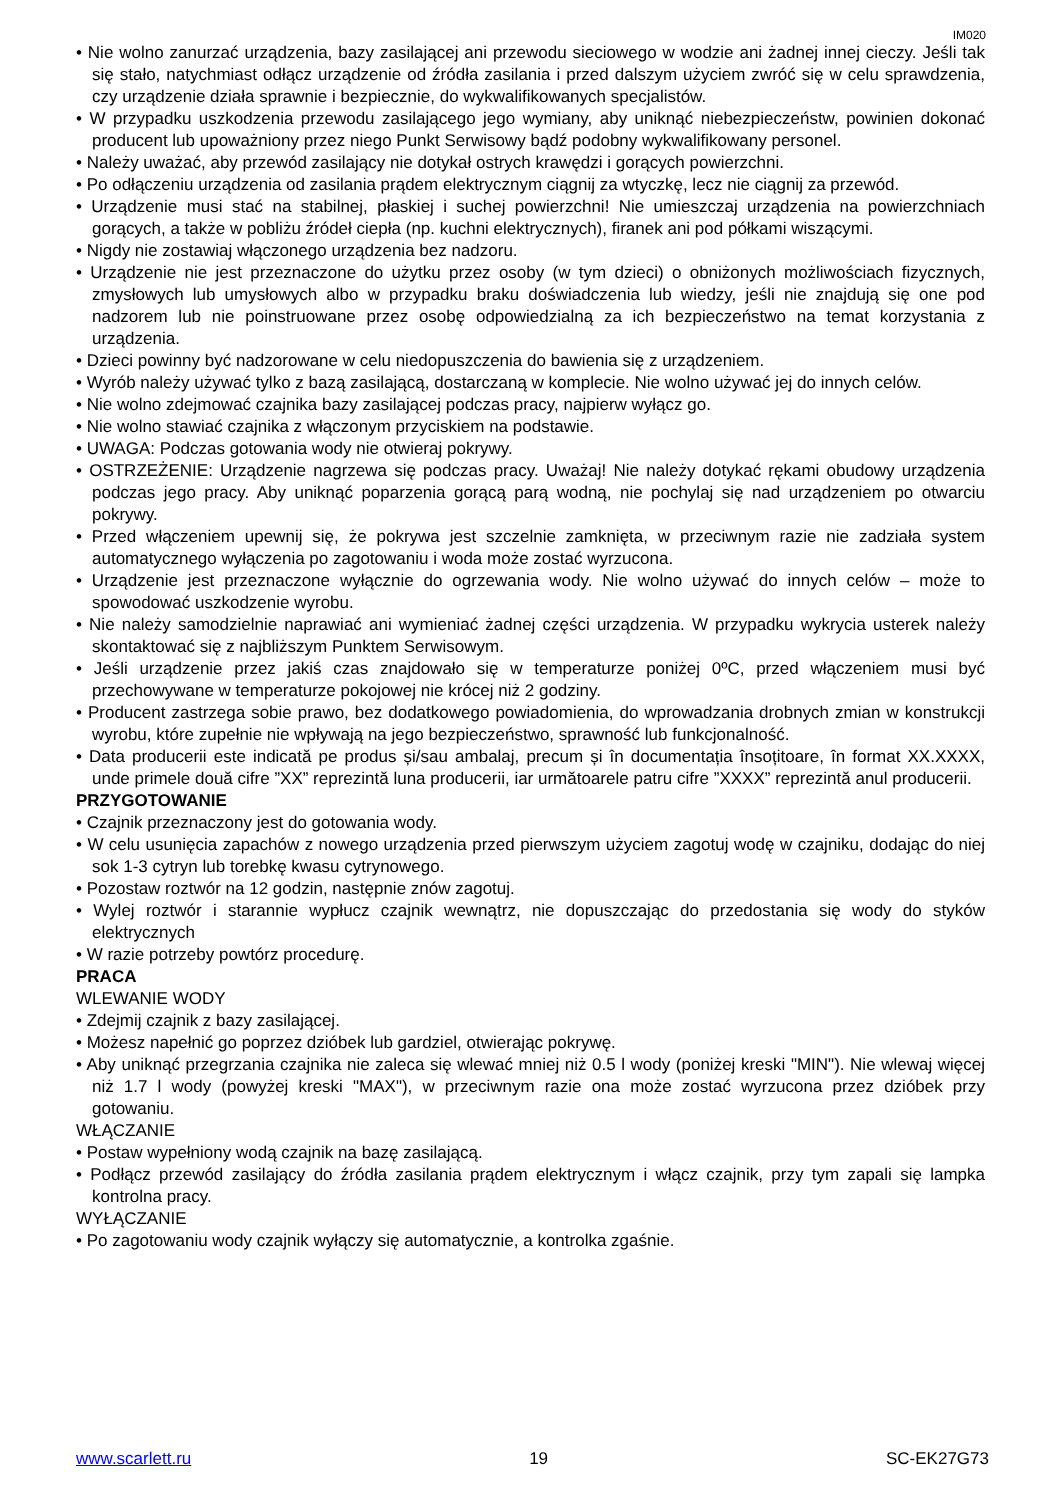IM020
• Nie wolno zanurzać urządzenia, bazy zasilającej ani przewodu sieciowego w wodzie ani żadnej innej cieczy. Jeśli tak się stało, natychmiast odłącz urządzenie od źródła zasilania i przed dalszym użyciem zwróć się w celu sprawdzenia, czy urządzenie działa sprawnie i bezpiecznie, do wykwalifikowanych specjalistów.
• W przypadku uszkodzenia przewodu zasilającego jego wymiany, aby uniknąć niebezpieczeństw, powinien dokonać producent lub upoważniony przez niego Punkt Serwisowy bądź podobny wykwalifikowany personel.
• Należy uważać, aby przewód zasilający nie dotykał ostrych krawędzi i gorących powierzchni.
• Po odłączeniu urządzenia od zasilania prądem elektrycznym ciągnij za wtyczkę, lecz nie ciągnij za przewód.
• Urządzenie musi stać na stabilnej, płaskiej i suchej powierzchni! Nie umieszczaj urządzenia na powierzchniach gorących, a także w pobliżu źródeł ciepła (np. kuchni elektrycznych), firanek ani pod półkami wiszącymi.
• Nigdy nie zostawiaj włączonego urządzenia bez nadzoru.
• Urządzenie nie jest przeznaczone do użytku przez osoby (w tym dzieci) o obniżonych możliwościach fizycznych, zmysłowych lub umysłowych albo w przypadku braku doświadczenia lub wiedzy, jeśli nie znajdują się one pod nadzorem lub nie poinstruowane przez osobę odpowiedzialną za ich bezpieczeństwo na temat korzystania z urządzenia.
• Dzieci powinny być nadzorowane w celu niedopuszczenia do bawienia się z urządzeniem.
• Wyrób należy używać tylko z bazą zasilającą, dostarczaną w komplecie. Nie wolno używać jej do innych celów.
• Nie wolno zdejmować czajnika bazy zasilającej podczas pracy, najpierw wyłącz go.
• Nie wolno stawiać czajnika z włączonym przyciskiem na podstawie.
• UWAGA: Podczas gotowania wody nie otwieraj pokrywy.
• OSTRZEŻENIE: Urządzenie nagrzewa się podczas pracy. Uważaj! Nie należy dotykać rękami obudowy urządzenia podczas jego pracy. Aby uniknąć poparzenia gorącą parą wodną, nie pochylaj się nad urządzeniem po otwarciu pokrywy.
• Przed włączeniem upewnij się, że pokrywa jest szczelnie zamknięta, w przeciwnym razie nie zadziała system automatycznego wyłączenia po zagotowaniu i woda może zostać wyrzucona.
• Urządzenie jest przeznaczone wyłącznie do ogrzewania wody. Nie wolno używać do innych celów – może to spowodować uszkodzenie wyrobu.
• Nie należy samodzielnie naprawiać ani wymieniać żadnej części urządzenia. W przypadku wykrycia usterek należy skontaktować się z najbliższym Punktem Serwisowym.
• Jeśli urządzenie przez jakiś czas znajdowało się w temperaturze poniżej 0ºC, przed włączeniem musi być przechowywane w temperaturze pokojowej nie krócej niż 2 godziny.
• Producent zastrzega sobie prawo, bez dodatkowego powiadomienia, do wprowadzania drobnych zmian w konstrukcji wyrobu, które zupełnie nie wpływają na jego bezpieczeństwo, sprawność lub funkcjonalność.
• Data producerii este indicată pe produs și/sau ambalaj, precum și în documentația însoțitoare, în format XX.XXXX, unde primele două cifre ”XX” reprezintă luna producerii, iar următoarele patru cifre ”XXXX” reprezintă anul producerii.
PRZYGOTOWANIE
• Czajnik przeznaczony jest do gotowania wody.
• W celu usunięcia zapachów z nowego urządzenia przed pierwszym użyciem zagotuj wodę w czajniku, dodając do niej sok 1-3 cytryn lub torebkę kwasu cytrynowego.
• Pozostaw roztwór na 12 godzin, następnie znów zagotuj.
• Wylej roztwór i starannie wypłucz czajnik wewnątrz, nie dopuszczając do przedostania się wody do styków elektrycznych
• W razie potrzeby powtórz procedurę.
PRACA
WLEWANIE WODY
• Zdejmij czajnik z bazy zasilającej.
• Możesz napełnić go poprzez dzióbek lub gardziel, otwierając pokrywę.
• Aby uniknąć przegrzania czajnika nie zaleca się wlewać mniej niż 0.5 l wody (poniżej kreski "MIN"). Nie wlewaj więcej niż 1.7 l wody (powyżej kreski "MAX"), w przeciwnym razie ona może zostać wyrzucona przez dzióbek przy gotowaniu.
WŁĄCZANIE
• Postaw wypełniony wodą czajnik na bazę zasilającą.
• Podłącz przewód zasilający do źródła zasilania prądem elektrycznym i włącz czajnik, przy tym zapali się lampka kontrolna pracy.
WYŁĄCZANIE
• Po zagotowaniu wody czajnik wyłączy się automatycznie, a kontrolka zgaśnie.
www.scarlett.ru 19 SC-EK27G73